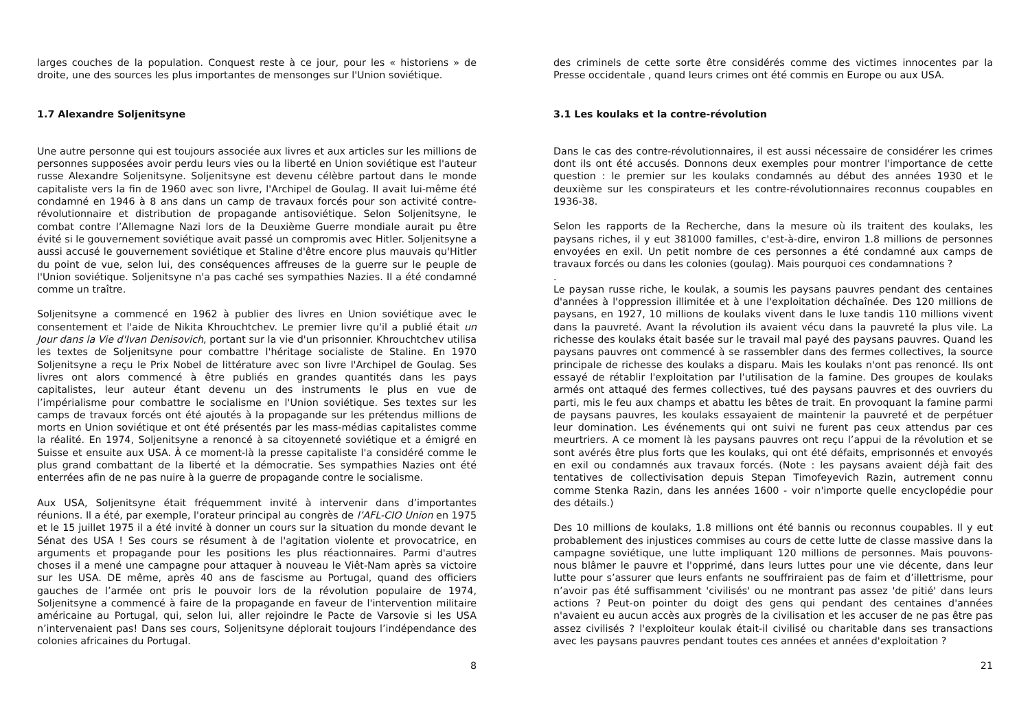larges couches de la population. Conquest reste à ce jour, pour les « historiens » de droite, une des sources les plus importantes de mensonges sur l'Union soviétique.
1.7 Alexandre Soljenitsyne
Une autre personne qui est toujours associée aux livres et aux articles sur les millions de personnes supposées avoir perdu leurs vies ou la liberté en Union soviétique est l'auteur russe Alexandre Soljenitsyne. Soljenitsyne est devenu célèbre partout dans le monde capitaliste vers la fin de 1960 avec son livre, l'Archipel de Goulag. Il avait lui-même été condamné en 1946 à 8 ans dans un camp de travaux forcés pour son activité contre-révolutionnaire et distribution de propagande antisoviétique. Selon Soljenitsyne, le combat contre l’Allemagne Nazi lors de la Deuxième Guerre mondiale aurait pu être évité si le gouvernement soviétique avait passé un compromis avec Hitler. Soljenitsyne a aussi accusé le gouvernement soviétique et Staline d'être encore plus mauvais qu'Hitler du point de vue, selon lui, des conséquences affreuses de la guerre sur le peuple de l'Union soviétique. Soljenitsyne n'a pas caché ses sympathies Nazies. Il a été condamné comme un traître.
Soljenitsyne a commencé en 1962 à publier des livres en Union soviétique avec le consentement et l'aide de Nikita Khrouchtchev. Le premier livre qu'il a publié était un Jour dans la Vie d'Ivan Denisovich, portant sur la vie d'un prisonnier. Khrouchtchev utilisa les textes de Soljenitsyne pour combattre l'héritage socialiste de Staline. En 1970 Soljenitsyne a reçu le Prix Nobel de littérature avec son livre l'Archipel de Goulag. Ses livres ont alors commencé à être publiés en grandes quantités dans les pays capitalistes, leur auteur étant devenu un des instruments le plus en vue de l’impérialisme pour combattre le socialisme en l'Union soviétique. Ses textes sur les camps de travaux forcés ont été ajoutés à la propagande sur les prétendus millions de morts en Union soviétique et ont été présentés par les mass-médias capitalistes comme la réalité. En 1974, Soljenitsyne a renoncé à sa citoyenneté soviétique et a émigré en Suisse et ensuite aux USA. À ce moment-là la presse capitaliste l'a considéré comme le plus grand combattant de la liberté et la démocratie. Ses sympathies Nazies ont été enterrées afin de ne pas nuire à la guerre de propagande contre le socialisme.
Aux USA, Soljenitsyne était fréquemment invité à intervenir dans d’importantes réunions. Il a été, par exemple, l'orateur principal au congrès de l’AFL-CIO Union en 1975 et le 15 juillet 1975 il a été invité à donner un cours sur la situation du monde devant le Sénat des USA ! Ses cours se résument à de l'agitation violente et provocatrice, en arguments et propagande pour les positions les plus réactionnaires. Parmi d'autres choses il a mené une campagne pour attaquer à nouveau le Viêt-Nam après sa victoire sur les USA. DE même, après 40 ans de fascisme au Portugal, quand des officiers gauches de l’armée ont pris le pouvoir lors de la révolution populaire de 1974, Soljenitsyne a commencé à faire de la propagande en faveur de l'intervention militaire américaine au Portugal, qui, selon lui, aller rejoindre le Pacte de Varsovie si les USA n’intervenaient pas! Dans ses cours, Soljenitsyne déplorait toujours l’indépendance des colonies africaines du Portugal.
8
des criminels de cette sorte être considérés comme des victimes innocentes par la Presse occidentale , quand leurs crimes ont été commis en Europe ou aux USA.
3.1 Les koulaks et la contre-révolution
Dans le cas des contre-révolutionnaires, il est aussi nécessaire de considérer les crimes dont ils ont été accusés. Donnons deux exemples pour montrer l'importance de cette question : le premier sur les koulaks condamnés au début des années 1930 et le deuxième sur les conspirateurs et les contre-révolutionnaires reconnus coupables en 1936-38.
Selon les rapports de la Recherche, dans la mesure où ils traitent des koulaks, les paysans riches, il y eut 381000 familles, c'est-à-dire, environ 1.8 millions de personnes envoyées en exil. Un petit nombre de ces personnes a été condamné aux camps de travaux forcés ou dans les colonies (goulag). Mais pourquoi ces condamnations ?
.
Le paysan russe riche, le koulak, a soumis les paysans pauvres pendant des centaines d'années à l'oppression illimitée et à une l'exploitation déchaînée. Des 120 millions de paysans, en 1927, 10 millions de koulaks vivent dans le luxe tandis 110 millions vivent dans la pauvreté. Avant la révolution ils avaient vécu dans la pauvreté la plus vile. La richesse des koulaks était basée sur le travail mal payé des paysans pauvres. Quand les paysans pauvres ont commencé à se rassembler dans des fermes collectives, la source principale de richesse des koulaks a disparu. Mais les koulaks n'ont pas renoncé. Ils ont essayé de rétablir l'exploitation par l'utilisation de la famine. Des groupes de koulaks armés ont attaqué des fermes collectives, tué des paysans pauvres et des ouvriers du parti, mis le feu aux champs et abattu les bêtes de trait. En provoquant la famine parmi de paysans pauvres, les koulaks essayaient de maintenir la pauvreté et de perpétuer leur domination. Les événements qui ont suivi ne furent pas ceux attendus par ces meurtriers. A ce moment là les paysans pauvres ont reçu l’appui de la révolution et se sont avérés être plus forts que les koulaks, qui ont été défaits, emprisonnés et envoyés en exil ou condamnés aux travaux forcés. (Note : les paysans avaient déjà fait des tentatives de collectivisation depuis Stepan Timofeyevich Razin, autrement connu comme Stenka Razin, dans les années 1600 - voir n'importe quelle encyclopédie pour des détails.)
Des 10 millions de koulaks, 1.8 millions ont été bannis ou reconnus coupables. Il y eut probablement des injustices commises au cours de cette lutte de classe massive dans la campagne soviétique, une lutte impliquant 120 millions de personnes. Mais pouvons-nous blâmer le pauvre et l'opprimé, dans leurs luttes pour une vie décente, dans leur lutte pour s’assurer que leurs enfants ne souffriraient pas de faim et d’illettrisme, pour n’avoir pas été suffisamment 'civilisés' ou ne montrant pas assez 'de pitié' dans leurs actions ? Peut-on pointer du doigt des gens qui pendant des centaines d'années n'avaient eu aucun accès aux progrès de la civilisation et les accuser de ne pas être pas assez civilisés ? l'exploiteur koulak était-il civilisé ou charitable dans ses transactions avec les paysans pauvres pendant toutes ces années et années d'exploitation ?
21